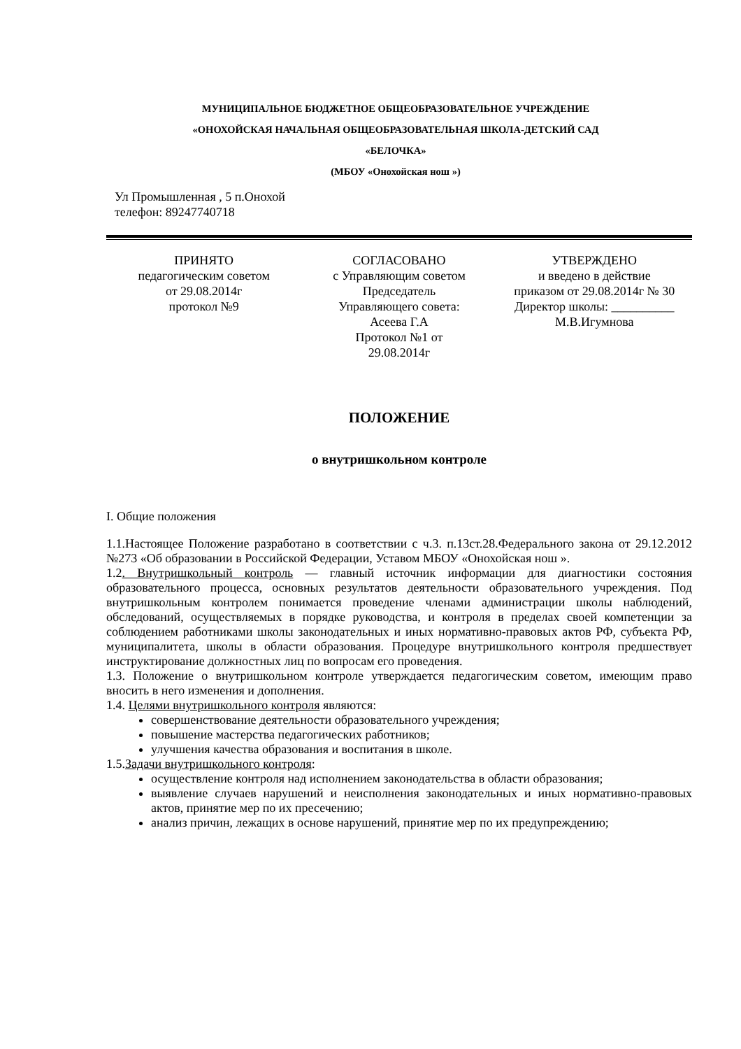МУНИЦИПАЛЬНОЕ БЮДЖЕТНОЕ ОБЩЕОБРАЗОВАТЕЛЬНОЕ УЧРЕЖДЕНИЕ
«ОНОХОЙСКАЯ НАЧАЛЬНАЯ ОБЩЕОБРАЗОВАТЕЛЬНАЯ ШКОЛА-ДЕТСКИЙ САД
«БЕЛОЧКА»
(МБОУ «Онохойская нош »)
Ул Промышленная , 5 п.Онохой
телефон: 89247740718
ПРИНЯТО
педагогическим советом
от 29.08.2014г
протокол №9
СОГЛАСОВАНО
с Управляющим советом
Председатель
Управляющего совета:
Асеева Г.А
Протокол №1 от
29.08.2014г
УТВЕРЖДЕНО
и введено в действие
приказом от 29.08.2014г № 30
Директор школы: __________
М.В.Игумнова
ПОЛОЖЕНИЕ
о внутришкольном контроле
I. Общие положения
1.1.Настоящее Положение разработано в соответствии с ч.3. п.13ст.28.Федерального закона от 29.12.2012 №273 «Об образовании в Российской Федерации, Уставом МБОУ «Онохойская нош ».
1.2. Внутришкольный контроль — главный источник информации для диагностики состояния образовательного процесса, основных результатов деятельности образовательного учреждения. Под внутришкольным контролем понимается проведение членами администрации школы наблюдений, обследований, осуществляемых в порядке руководства, и контроля в пределах своей компетенции за соблюдением работниками школы законодательных и иных нормативно-правовых актов РФ, субъекта РФ, муниципалитета, школы в области образования. Процедуре внутришкольного контроля предшествует инструктирование должностных лиц по вопросам его проведения.
1.3. Положение о внутришкольном контроле утверждается педагогическим советом, имеющим право вносить в него изменения и дополнения.
1.4. Целями внутришкольного контроля являются:
совершенствование деятельности образовательного учреждения;
повышение мастерства педагогических работников;
улучшения качества образования и воспитания в школе.
1.5.Задачи внутришкольного контроля:
осуществление контроля над исполнением законодательства в области образования;
выявление случаев нарушений и неисполнения законодательных и иных нормативно-правовых актов, принятие мер по их пресечению;
анализ причин, лежащих в основе нарушений, принятие мер по их предупреждению;